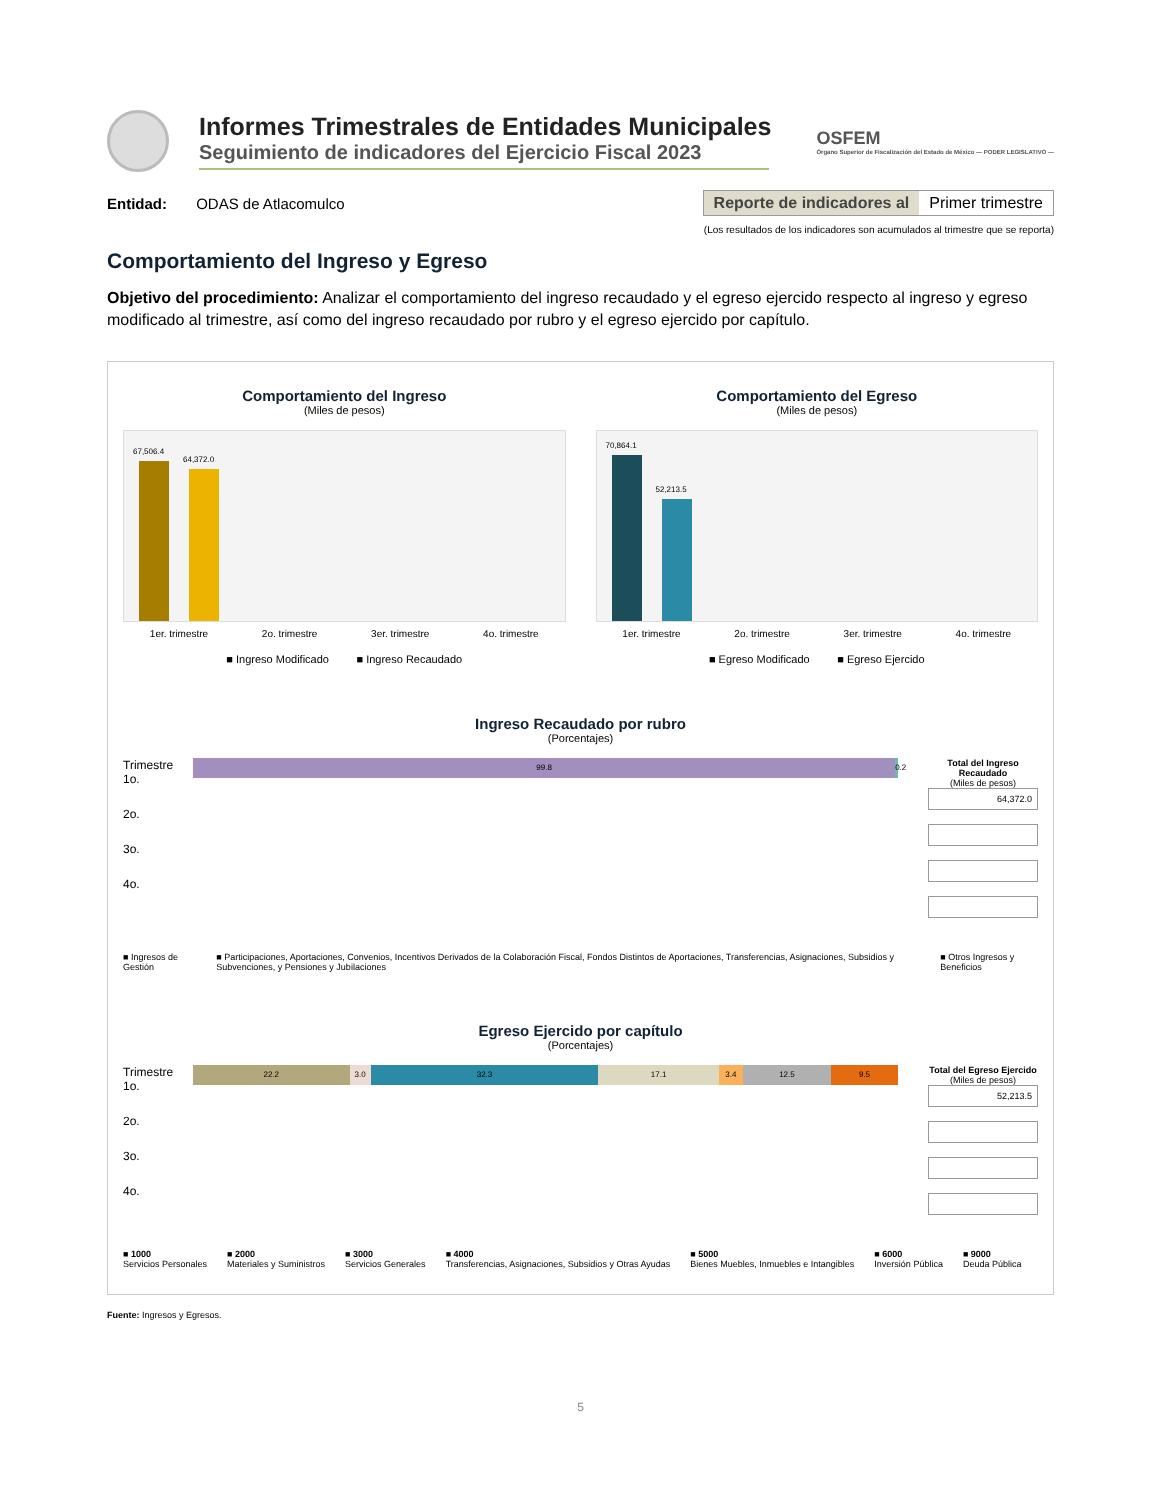Informes Trimestrales de Entidades Municipales
Seguimiento de indicadores del Ejercicio Fiscal 2023
OSFEM
Órgano Superior de Fiscalización del Estado de México — PODER LEGISLATIVO —
Entidad: ODAS de Atlacomulco
Reporte de indicadores al Primer trimestre
(Los resultados de los indicadores son acumulados al trimestre que se reporta)
Comportamiento del Ingreso y Egreso
Objetivo del procedimiento: Analizar el comportamiento del ingreso recaudado y el egreso ejercido respecto al ingreso y egreso modificado al trimestre, así como del ingreso recaudado por rubro y el egreso ejercido por capítulo.
Comportamiento del Ingreso
(Miles de pesos)
67,506.4
64,372.0
1er. trimestre 2o. trimestre 3er. trimestre 4o. trimestre
■ Ingreso Modificado ■ Ingreso Recaudado
Comportamiento del Egreso
(Miles de pesos)
70,864.1
52,213.5
1er. trimestre 2o. trimestre 3er. trimestre 4o. trimestre
■ Egreso Modificado ■ Egreso Ejercido
Ingreso Recaudado por rubro
(Porcentajes)
Trimestre
1o.
2o.
3o.
4o.
99.8 0.2
Total del Ingreso Recaudado
(Miles de pesos)
64,372.0
■ Ingresos de Gestión ■ Participaciones, Aportaciones, Convenios, Incentivos Derivados de la Colaboración Fiscal, Fondos Distintos de Aportaciones, Transferencias, Asignaciones, Subsidios y Subvenciones, y Pensiones y Jubilaciones ■ Otros Ingresos y Beneficios
Egreso Ejercido por capítulo
(Porcentajes)
Trimestre
1o.
2o.
3o.
4o.
22.2 3.0 32.3 17.1 3.4 12.5 9.5
Total del Egreso Ejercido
(Miles de pesos)
52,213.5
■ 1000
Servicios Personales ■ 2000
Materiales y Suministros ■ 3000
Servicios Generales ■ 4000
Transferencias, Asignaciones, Subsidios y Otras Ayudas ■ 5000
Bienes Muebles, Inmuebles e Intangibles ■ 6000
Inversión Pública ■ 9000
Deuda Pública
Fuente: Ingresos y Egresos.
5